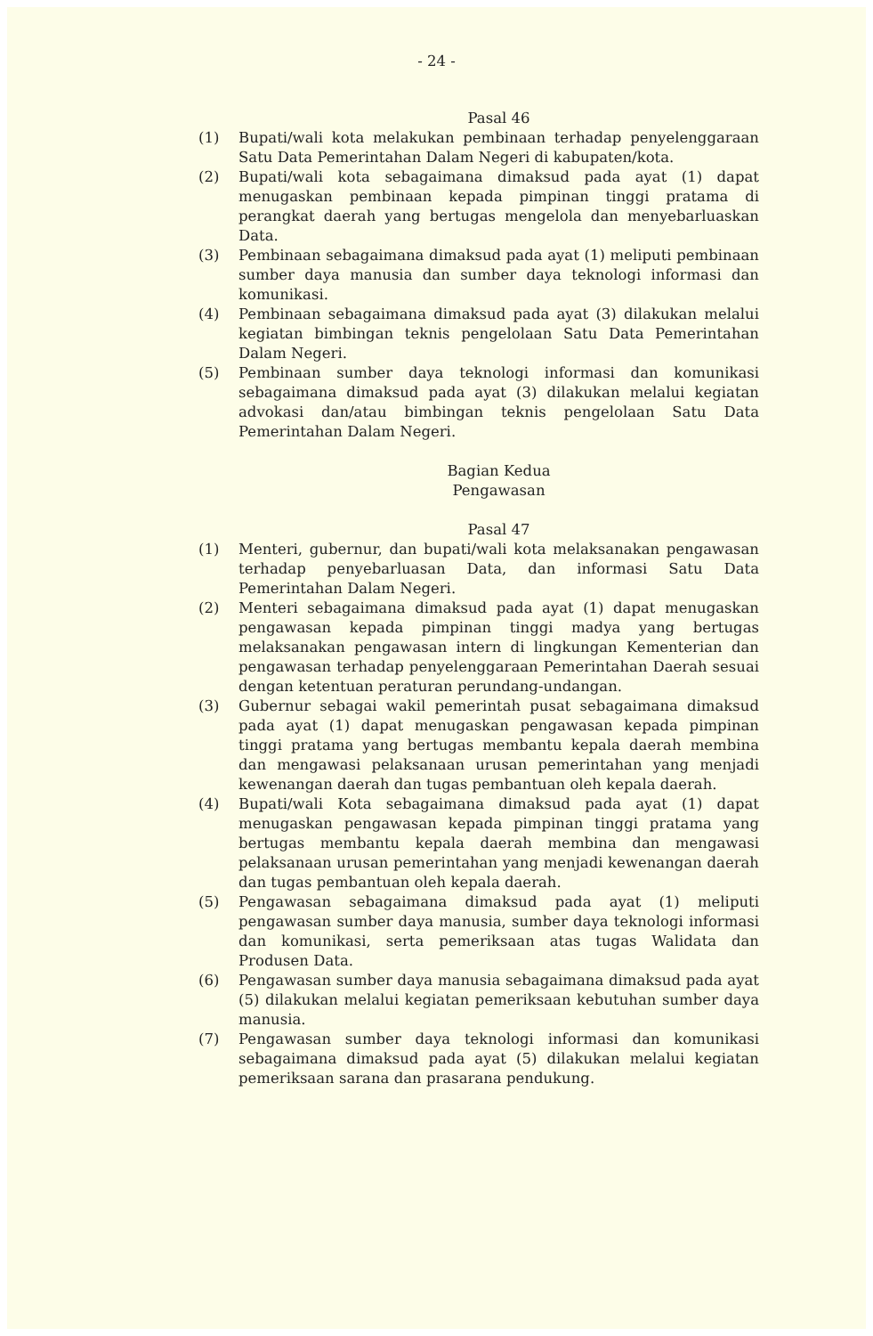- 24 -
Pasal 46
(1) Bupati/wali kota melakukan pembinaan terhadap penyelenggaraan Satu Data Pemerintahan Dalam Negeri di kabupaten/kota.
(2) Bupati/wali kota sebagaimana dimaksud pada ayat (1) dapat menugaskan pembinaan kepada pimpinan tinggi pratama di perangkat daerah yang bertugas mengelola dan menyebarluaskan Data.
(3) Pembinaan sebagaimana dimaksud pada ayat (1) meliputi pembinaan sumber daya manusia dan sumber daya teknologi informasi dan komunikasi.
(4) Pembinaan sebagaimana dimaksud pada ayat (3) dilakukan melalui kegiatan bimbingan teknis pengelolaan Satu Data Pemerintahan Dalam Negeri.
(5) Pembinaan sumber daya teknologi informasi dan komunikasi sebagaimana dimaksud pada ayat (3) dilakukan melalui kegiatan advokasi dan/atau bimbingan teknis pengelolaan Satu Data Pemerintahan Dalam Negeri.
Bagian Kedua
Pengawasan
Pasal 47
(1) Menteri, gubernur, dan bupati/wali kota melaksanakan pengawasan terhadap penyebarluasan Data, dan informasi Satu Data Pemerintahan Dalam Negeri.
(2) Menteri sebagaimana dimaksud pada ayat (1) dapat menugaskan pengawasan kepada pimpinan tinggi madya yang bertugas melaksanakan pengawasan intern di lingkungan Kementerian dan pengawasan terhadap penyelenggaraan Pemerintahan Daerah sesuai dengan ketentuan peraturan perundang-undangan.
(3) Gubernur sebagai wakil pemerintah pusat sebagaimana dimaksud pada ayat (1) dapat menugaskan pengawasan kepada pimpinan tinggi pratama yang bertugas membantu kepala daerah membina dan mengawasi pelaksanaan urusan pemerintahan yang menjadi kewenangan daerah dan tugas pembantuan oleh kepala daerah.
(4) Bupati/wali Kota sebagaimana dimaksud pada ayat (1) dapat menugaskan pengawasan kepada pimpinan tinggi pratama yang bertugas membantu kepala daerah membina dan mengawasi pelaksanaan urusan pemerintahan yang menjadi kewenangan daerah dan tugas pembantuan oleh kepala daerah.
(5) Pengawasan sebagaimana dimaksud pada ayat (1) meliputi pengawasan sumber daya manusia, sumber daya teknologi informasi dan komunikasi, serta pemeriksaan atas tugas Walidata dan Produsen Data.
(6) Pengawasan sumber daya manusia sebagaimana dimaksud pada ayat (5) dilakukan melalui kegiatan pemeriksaan kebutuhan sumber daya manusia.
(7) Pengawasan sumber daya teknologi informasi dan komunikasi sebagaimana dimaksud pada ayat (5) dilakukan melalui kegiatan pemeriksaan sarana dan prasarana pendukung.